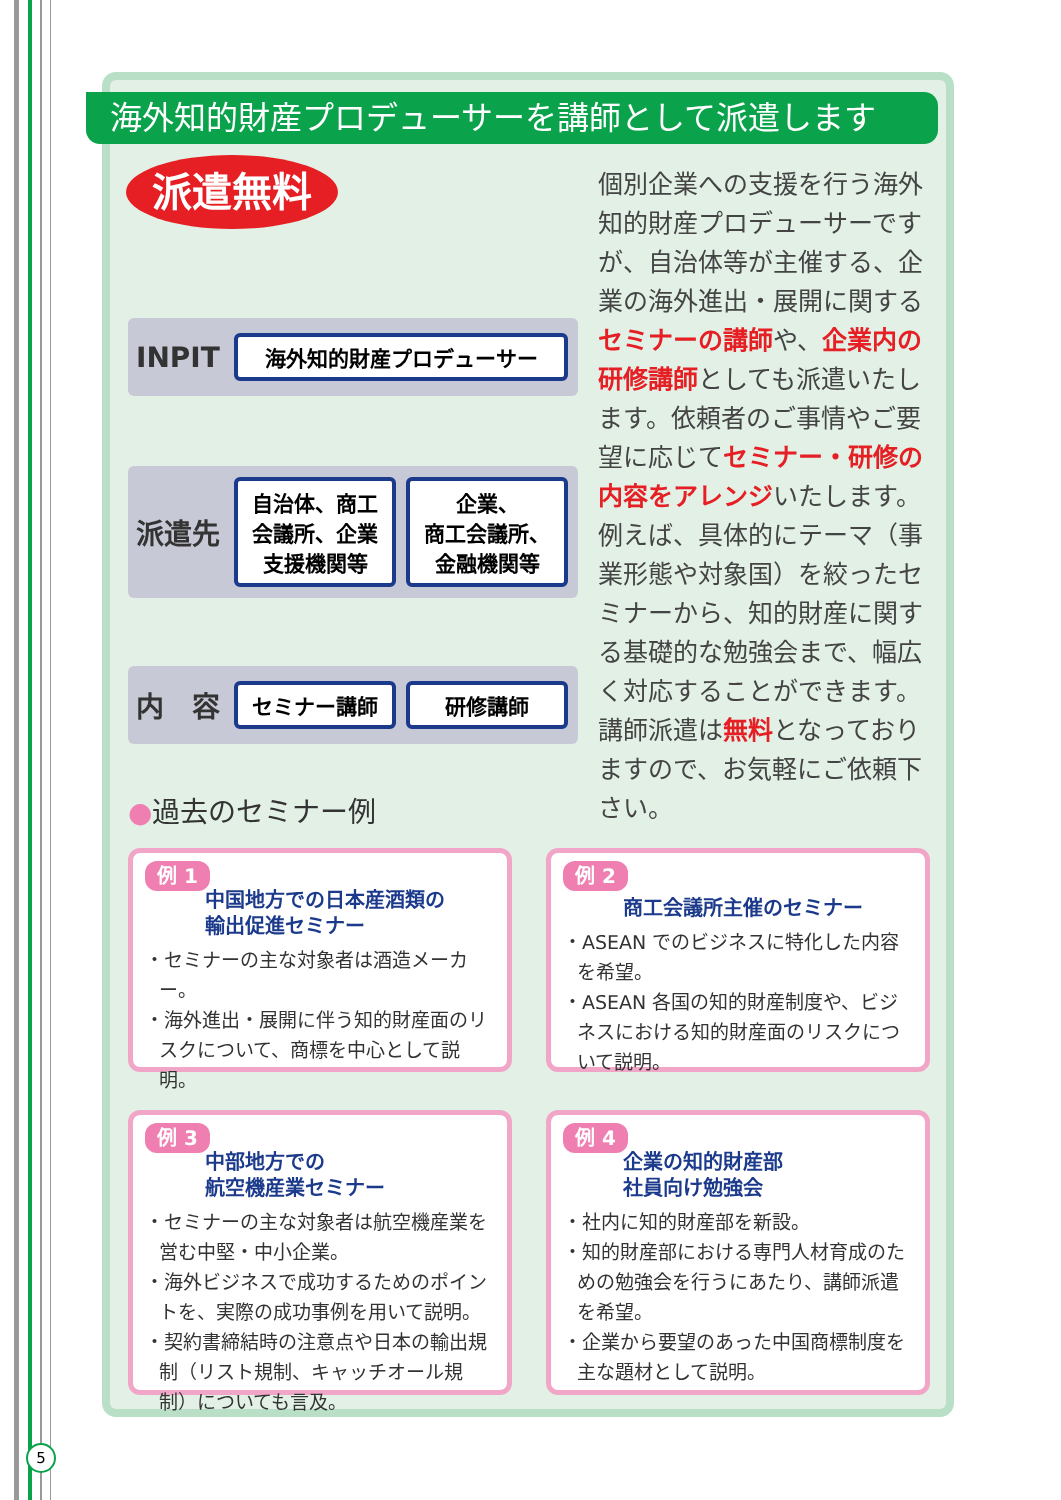海外知的財産プロデューサーを講師として派遣します
派遣無料
INPIT
海外知的財産プロデューサー
派遣先
自治体、商工
会議所、企業
支援機関等
企業、
商工会議所、
金融機関等
内　容
セミナー講師 研修講師
個別企業への支援を行う海外知的財産プロデューサーですが、自治体等が主催する、企業の海外進出・展開に関するセミナーの講師や、企業内の研修講師としても派遣いたします。依頼者のご事情やご要望に応じてセミナー・研修の内容をアレンジいたします。例えば、具体的にテーマ（事業形態や対象国）を絞ったセミナーから、知的財産に関する基礎的な勉強会まで、幅広く対応することができます。講師派遣は無料となっておりますので、お気軽にご依頼下さい。
●過去のセミナー例
例 1
中国地方での日本産酒類の
輸出促進セミナー
・セミナーの主な対象者は酒造メーカー。
・海外進出・展開に伴う知的財産面のリスクについて、商標を中心として説明。
例 2
商工会議所主催のセミナー
・ASEAN でのビジネスに特化した内容を希望。
・ASEAN 各国の知的財産制度や、ビジネスにおける知的財産面のリスクについて説明。
例 3
中部地方での
航空機産業セミナー
・セミナーの主な対象者は航空機産業を営む中堅・中小企業。
・海外ビジネスで成功するためのポイントを、実際の成功事例を用いて説明。
・契約書締結時の注意点や日本の輸出規制（リスト規制、キャッチオール規制）についても言及。
例 4
企業の知的財産部
社員向け勉強会
・社内に知的財産部を新設。
・知的財産部における専門人材育成のための勉強会を行うにあたり、講師派遣を希望。
・企業から要望のあった中国商標制度を主な題材として説明。
5